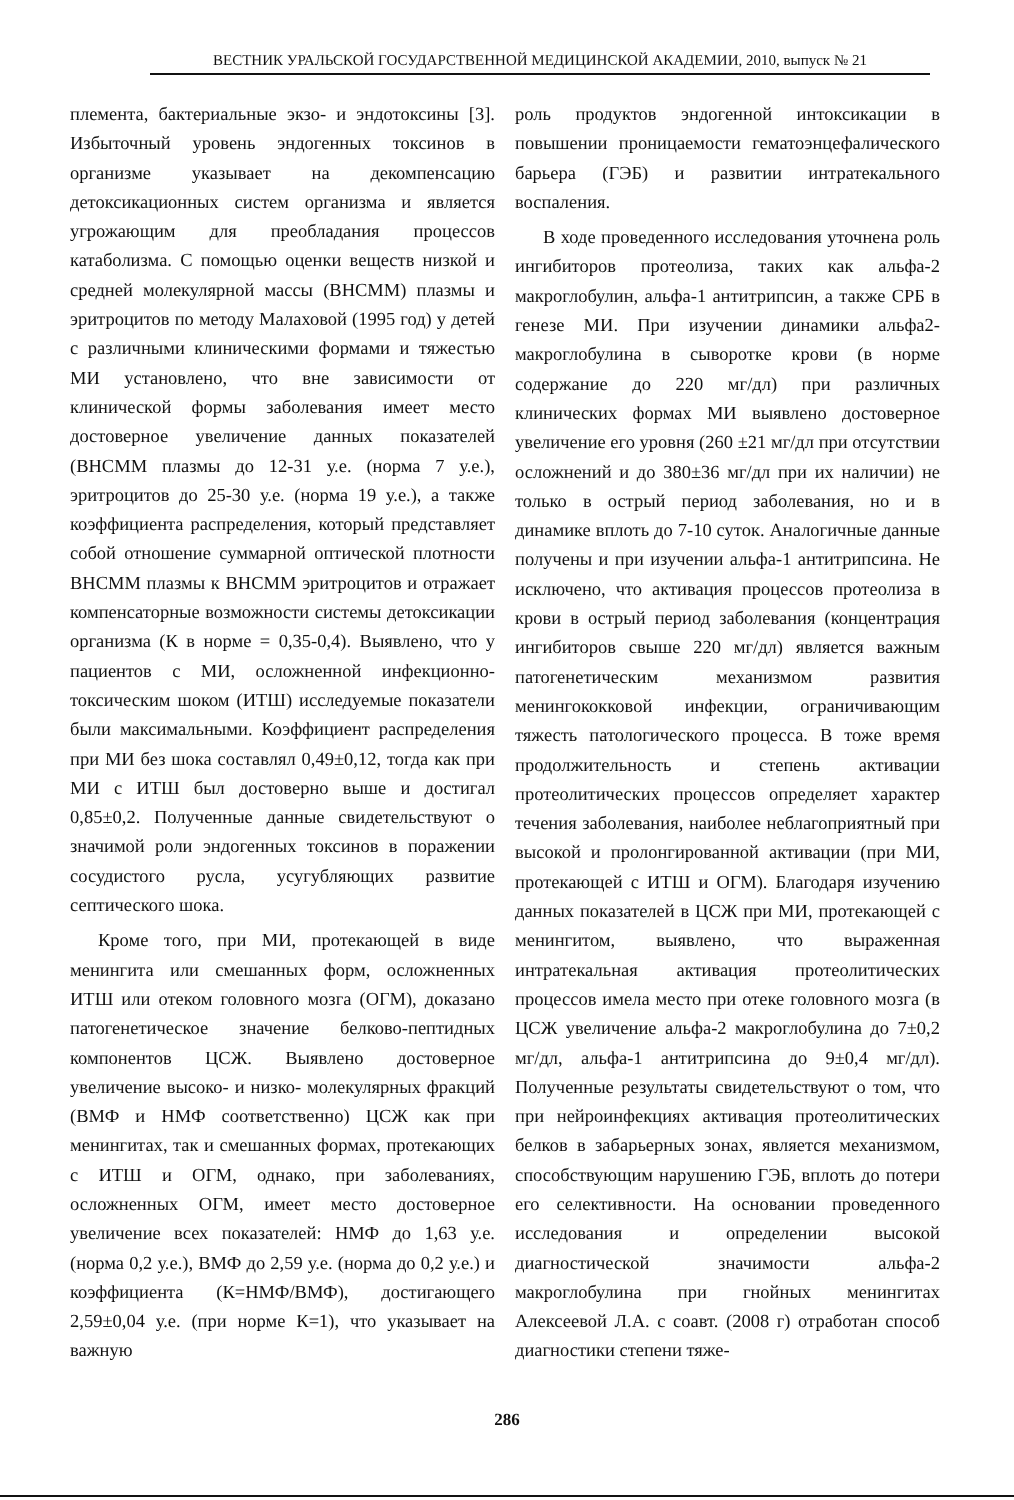ВЕСТНИК УРАЛЬСКОЙ ГОСУДАРСТВЕННОЙ МЕДИЦИНСКОЙ АКАДЕМИИ, 2010, выпуск № 21
племента, бактериальные экзо- и эндотоксины [3]. Избыточный уровень эндогенных токсинов в организме указывает на декомпенсацию детоксикационных систем организма и является угрожающим для преобладания процессов катаболизма. С помощью оценки веществ низкой и средней молекулярной массы (ВНСММ) плазмы и эритроцитов по методу Малаховой (1995 год) у детей с различными клиническими формами и тяжестью МИ установлено, что вне зависимости от клинической формы заболевания имеет место достоверное увеличение данных показателей (ВНСММ плазмы до 12-31 у.е. (норма 7 у.е.), эритроцитов до 25-30 у.е. (норма 19 у.е.), а также коэффициента распределения, который представляет собой отношение суммарной оптической плотности ВНСММ плазмы к ВНСММ эритроцитов и отражает компенсаторные возможности системы детоксикации организма (К в норме = 0,35-0,4). Выявлено, что у пациентов с МИ, осложненной инфекционно-токсическим шоком (ИТШ) исследуемые показатели были максимальными. Коэффициент распределения при МИ без шока составлял 0,49±0,12, тогда как при МИ с ИТШ был достоверно выше и достигал 0,85±0,2. Полученные данные свидетельствуют о значимой роли эндогенных токсинов в поражении сосудистого русла, усугубляющих развитие септического шока.
Кроме того, при МИ, протекающей в виде менингита или смешанных форм, осложненных ИТШ или отеком головного мозга (ОГМ), доказано патогенетическое значение белково-пептидных компонентов ЦСЖ. Выявлено достоверное увеличение высоко- и низко- молекулярных фракций (ВМФ и НМФ соответственно) ЦСЖ как при менингитах, так и смешанных формах, протекающих с ИТШ и ОГМ, однако, при заболеваниях, осложненных ОГМ, имеет место достоверное увеличение всех показателей: НМФ до 1,63 у.е. (норма 0,2 у.е.), ВМФ до 2,59 у.е. (норма до 0,2 у.е.) и коэффициента (К=НМФ/ВМФ), достигающего 2,59±0,04 у.е. (при норме К=1), что указывает на важную
роль продуктов эндогенной интоксикации в повышении проницаемости гематоэнцефалического барьера (ГЭБ) и развитии интратекального воспаления.
В ходе проведенного исследования уточнена роль ингибиторов протеолиза, таких как альфа-2 макроглобулин, альфа-1 антитрипсин, а также СРБ в генезе МИ. При изучении динамики альфа2-макроглобулина в сыворотке крови (в норме содержание до 220 мг/дл) при различных клинических формах МИ выявлено достоверное увеличение его уровня (260 ±21 мг/дл при отсутствии осложнений и до 380±36 мг/дл при их наличии) не только в острый период заболевания, но и в динамике вплоть до 7-10 суток. Аналогичные данные получены и при изучении альфа-1 антитрипсина. Не исключено, что активация процессов протеолиза в крови в острый период заболевания (концентрация ингибиторов свыше 220 мг/дл) является важным патогенетическим механизмом развития менингококковой инфекции, ограничивающим тяжесть патологического процесса. В тоже время продолжительность и степень активации протеолитических процессов определяет характер течения заболевания, наиболее неблагоприятный при высокой и пролонгированной активации (при МИ, протекающей с ИТШ и ОГМ). Благодаря изучению данных показателей в ЦСЖ при МИ, протекающей с менингитом, выявлено, что выраженная интратекальная активация протеолитических процессов имела место при отеке головного мозга (в ЦСЖ увеличение альфа-2 макроглобулина до 7±0,2 мг/дл, альфа-1 антитрипсина до 9±0,4 мг/дл). Полученные результаты свидетельствуют о том, что при нейроинфекциях активация протеолитических белков в забарьерных зонах, является механизмом, способствующим нарушению ГЭБ, вплоть до потери его селективности. На основании проведенного исследования и определении высокой диагностической значимости альфа-2 макроглобулина при гнойных менингитах Алексеевой Л.А. с соавт. (2008 г) отработан способ диагностики степени тяже-
286